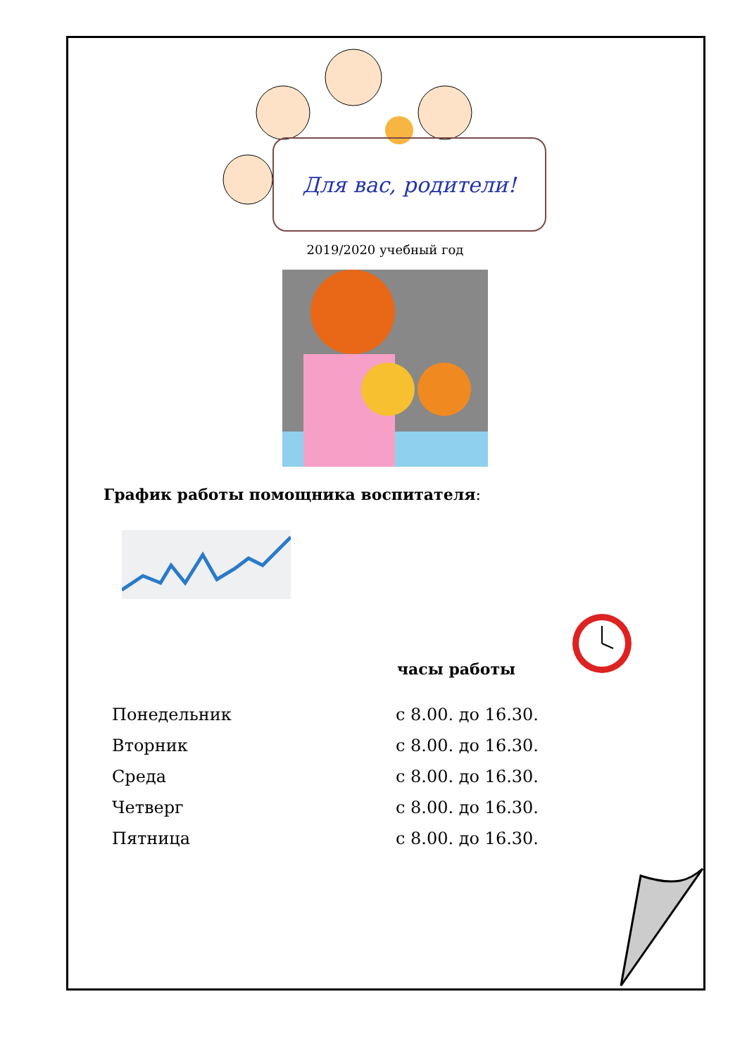Для вас, родители!
2019/2020 учебный год
График работы помощника воспитателя:
часы работы
Понедельник с 8.00. до 16.30.
Вторник с 8.00. до 16.30.
Среда с 8.00. до 16.30.
Четверг с 8.00. до 16.30.
Пятница с 8.00. до 16.30.